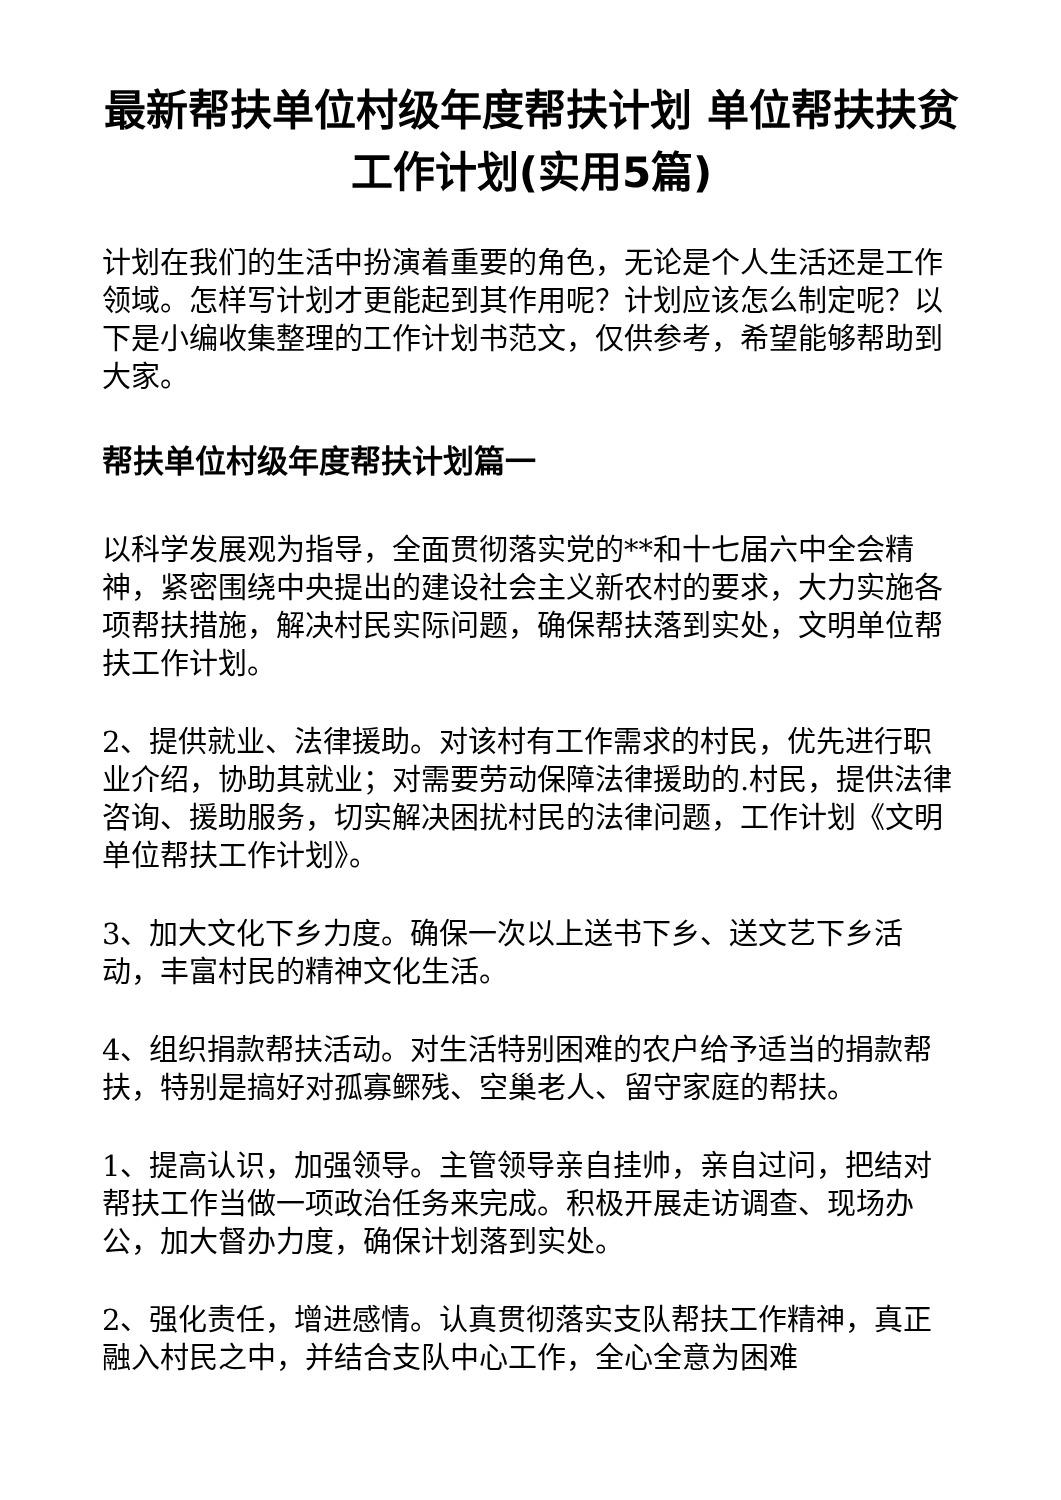最新帮扶单位村级年度帮扶计划 单位帮扶扶贫工作计划(实用5篇)
计划在我们的生活中扮演着重要的角色，无论是个人生活还是工作领域。怎样写计划才更能起到其作用呢？计划应该怎么制定呢？以下是小编收集整理的工作计划书范文，仅供参考，希望能够帮助到大家。
帮扶单位村级年度帮扶计划篇一
以科学发展观为指导，全面贯彻落实党的**和十七届六中全会精神，紧密围绕中央提出的建设社会主义新农村的要求，大力实施各项帮扶措施，解决村民实际问题，确保帮扶落到实处，文明单位帮扶工作计划。
2、提供就业、法律援助。对该村有工作需求的村民，优先进行职业介绍，协助其就业；对需要劳动保障法律援助的.村民，提供法律咨询、援助服务，切实解决困扰村民的法律问题，工作计划《文明单位帮扶工作计划》。
3、加大文化下乡力度。确保一次以上送书下乡、送文艺下乡活动，丰富村民的精神文化生活。
4、组织捐款帮扶活动。对生活特别困难的农户给予适当的捐款帮扶，特别是搞好对孤寡鳏残、空巢老人、留守家庭的帮扶。
1、提高认识，加强领导。主管领导亲自挂帅，亲自过问，把结对帮扶工作当做一项政治任务来完成。积极开展走访调查、现场办公，加大督办力度，确保计划落到实处。
2、强化责任，增进感情。认真贯彻落实支队帮扶工作精神，真正融入村民之中，并结合支队中心工作，全心全意为困难